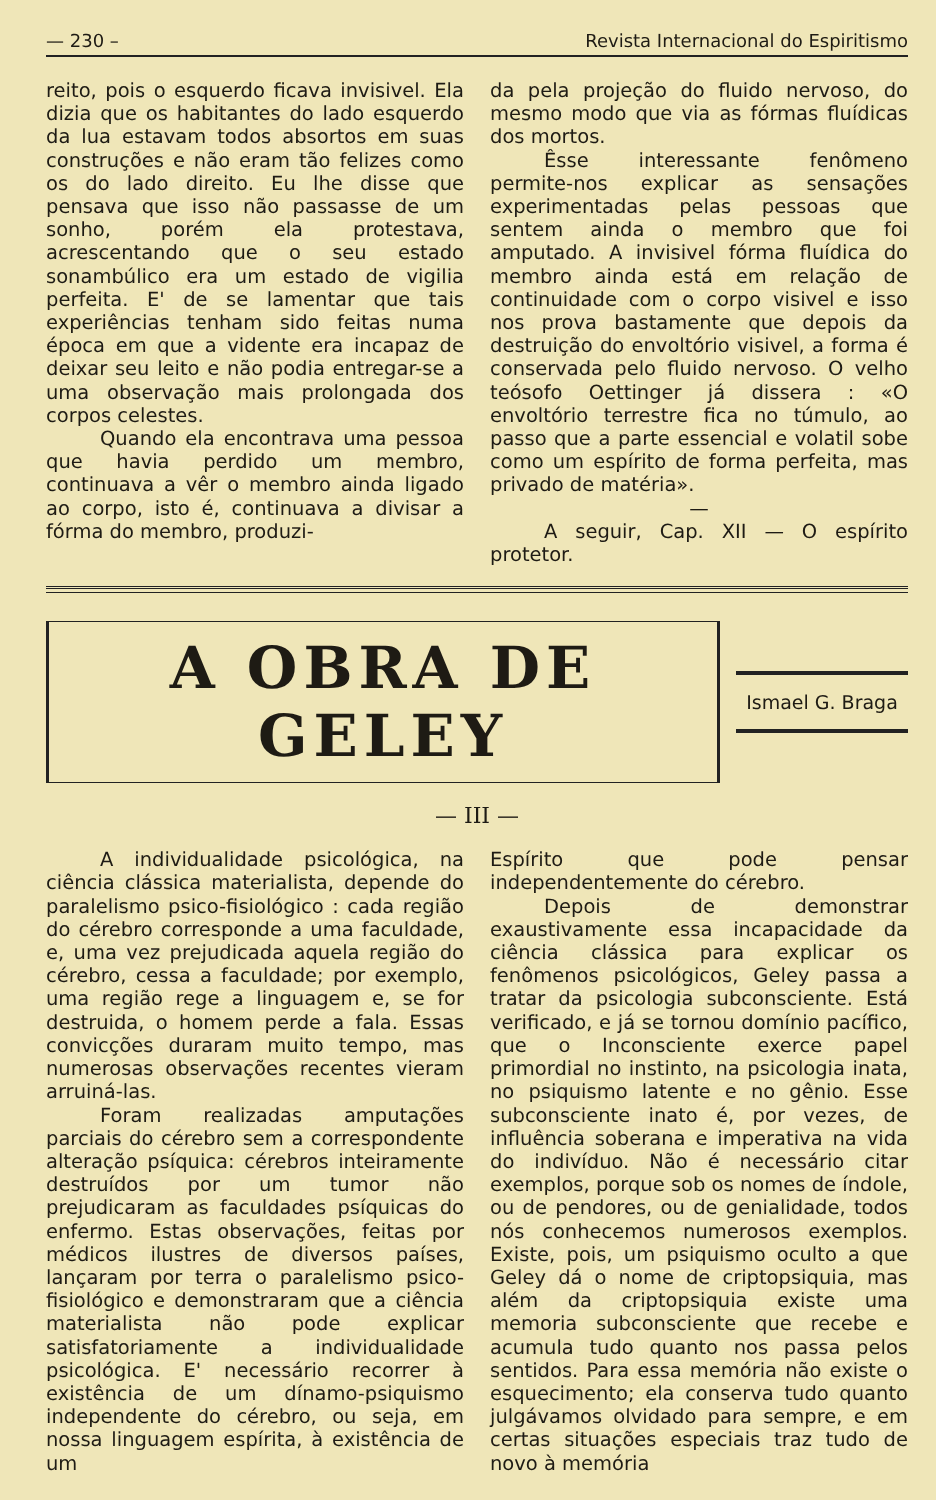— 230 – Revista Internacional do Espiritismo
reito, pois o esquerdo ficava invisivel. Ela dizia que os habitantes do lado esquerdo da lua estavam todos absortos em suas construções e não eram tão felizes como os do lado direito. Eu lhe disse que pensava que isso não passasse de um sonho, porém ela protestava, acrescentando que o seu estado sonambúlico era um estado de vigilia perfeita. E' de se lamentar que tais experiências tenham sido feitas numa época em que a vidente era incapaz de deixar seu leito e não podia entregar-se a uma observação mais prolongada dos corpos celestes.
Quando ela encontrava uma pessoa que havia perdido um membro, continuava a vêr o membro ainda ligado ao corpo, isto é, continuava a divisar a fórma do membro, produzi-
da pela projeção do fluido nervoso, do mesmo modo que via as fórmas fluídicas dos mortos.
Êsse interessante fenômeno permite-nos explicar as sensações experimentadas pelas pessoas que sentem ainda o membro que foi amputado. A invisivel fórma fluídica do membro ainda está em relação de continuidade com o corpo visivel e isso nos prova bastamente que depois da destruição do envoltório visivel, a forma é conservada pelo fluido nervoso. O velho teósofo Oettinger já dissera : «O envoltório terrestre fica no túmulo, ao passo que a parte essencial e volatil sobe como um espírito de forma perfeita, mas privado de matéria».
—
A seguir, Cap. XII — O espírito protetor.
A OBRA DE GELEY
Ismael G. Braga
— III —
A individualidade psicológica, na ciência clássica materialista, depende do paralelismo psico-fisiológico : cada região do cérebro corresponde a uma faculdade, e, uma vez prejudicada aquela região do cérebro, cessa a faculdade; por exemplo, uma região rege a linguagem e, se for destruida, o homem perde a fala. Essas convicções duraram muito tempo, mas numerosas observações recentes vieram arruiná-las.
Foram realizadas amputações parciais do cérebro sem a correspondente alteração psíquica: cérebros inteiramente destruídos por um tumor não prejudicaram as faculdades psíquicas do enfermo. Estas observações, feitas por médicos ilustres de diversos países, lançaram por terra o paralelismo psico-fisiológico e demonstraram que a ciência materialista não pode explicar satisfatoriamente a individualidade psicológica. E' necessário recorrer à existência de um dínamo-psiquismo independente do cérebro, ou seja, em nossa linguagem espírita, à existência de um
Espírito que pode pensar independentemente do cérebro.
Depois de demonstrar exaustivamente essa incapacidade da ciência clássica para explicar os fenômenos psicológicos, Geley passa a tratar da psicologia subconsciente. Está verificado, e já se tornou domínio pacífico, que o Inconsciente exerce papel primordial no instinto, na psicologia inata, no psiquismo latente e no gênio. Esse subconsciente inato é, por vezes, de influência soberana e imperativa na vida do indivíduo. Não é necessário citar exemplos, porque sob os nomes de índole, ou de pendores, ou de genialidade, todos nós conhecemos numerosos exemplos. Existe, pois, um psiquismo oculto a que Geley dá o nome de criptopsiquia, mas além da criptopsiquia existe uma memoria subconsciente que recebe e acumula tudo quanto nos passa pelos sentidos. Para essa memória não existe o esquecimento; ela conserva tudo quanto julgávamos olvidado para sempre, e em certas situações especiais traz tudo de novo à memória